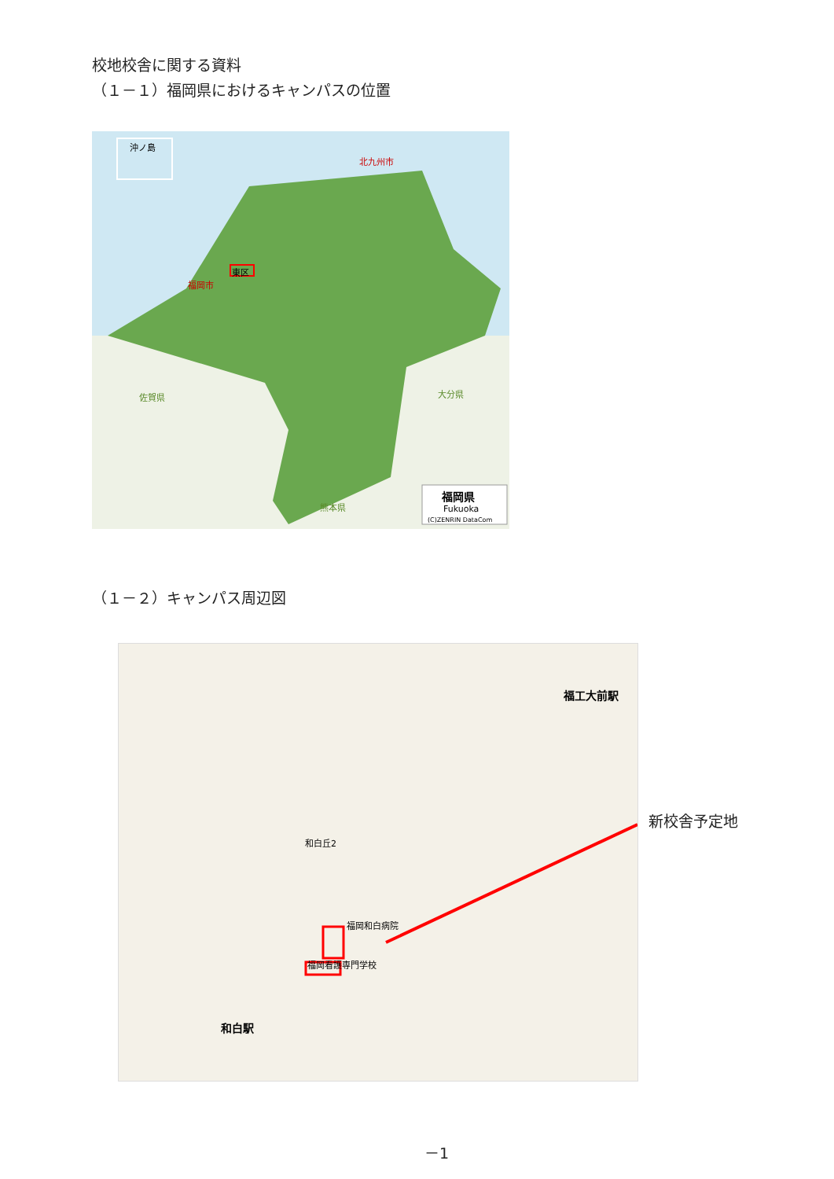校地校舎に関する資料
（１－１）福岡県におけるキャンパスの位置
沖ノ島
北九州市
東区
福岡市
佐賀県 大分県
熊本県
福岡県
Fukuoka
(C)ZENRIN DataCom
（１－２）キャンパス周辺図
福工大前駅
和白駅
福岡看護専門学校
福岡和白病院
和白丘2
新校舎予定地
－1